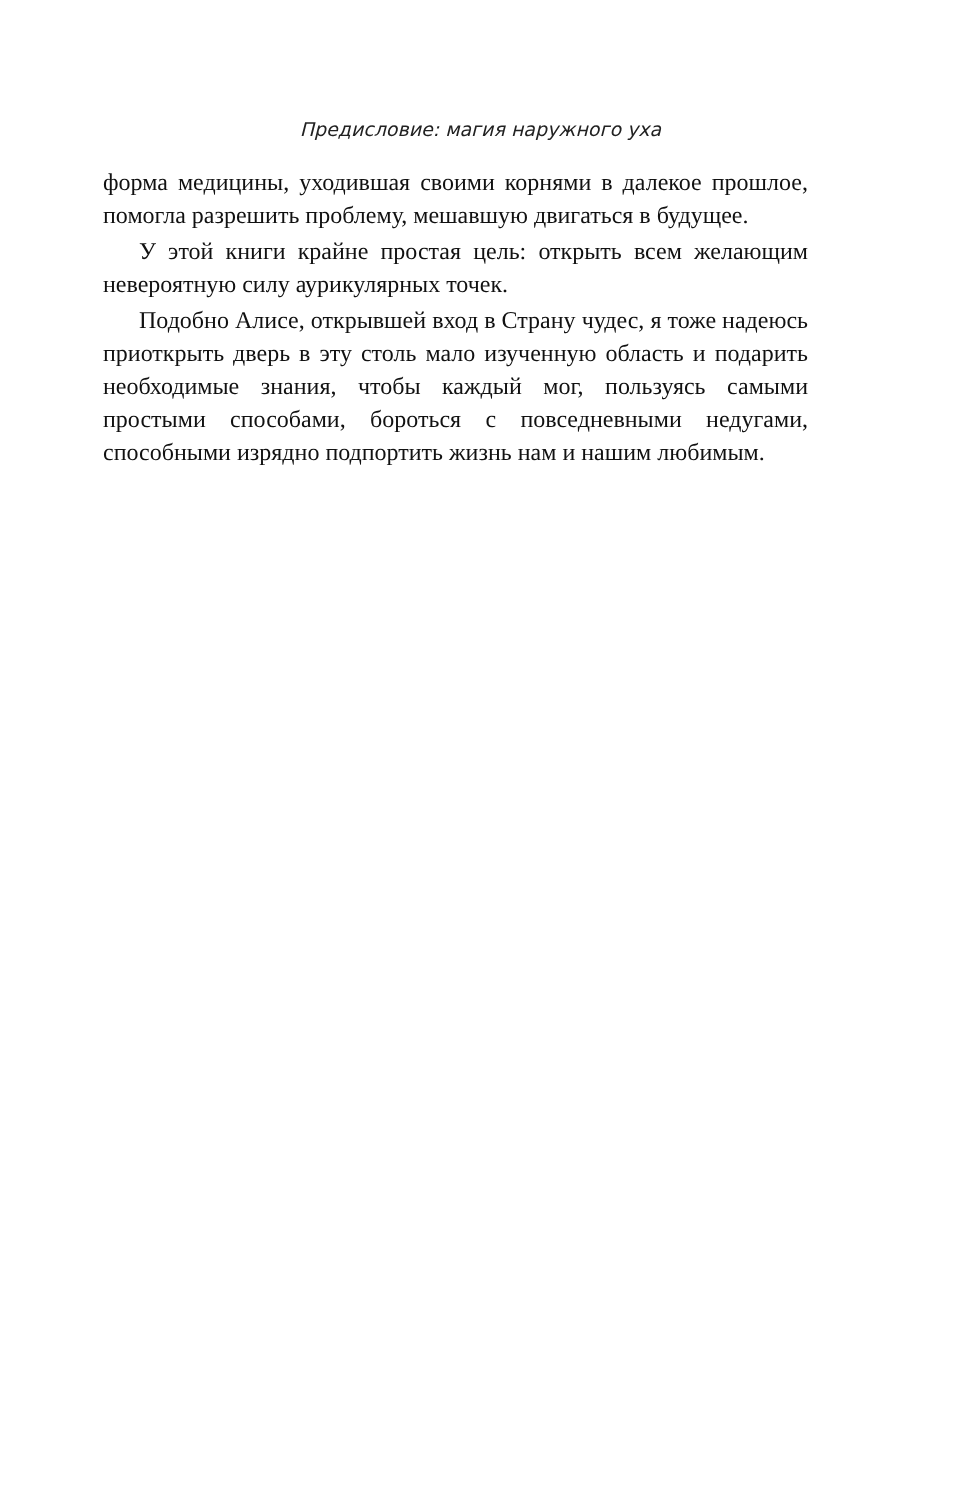Предисловие: магия наружного уха
форма медицины, уходившая своими корнями в далекое прошлое, помогла разрешить проблему, мешавшую двигаться в будущее.
У этой книги крайне простая цель: открыть всем желающим невероятную силу аурикулярных точек.
Подобно Алисе, открывшей вход в Страну чудес, я тоже надеюсь приоткрыть дверь в эту столь мало изученную область и подарить необходимые знания, чтобы каждый мог, пользуясь самыми простыми способами, бороться с повседневными недугами, способными изрядно подпортить жизнь нам и нашим любимым.